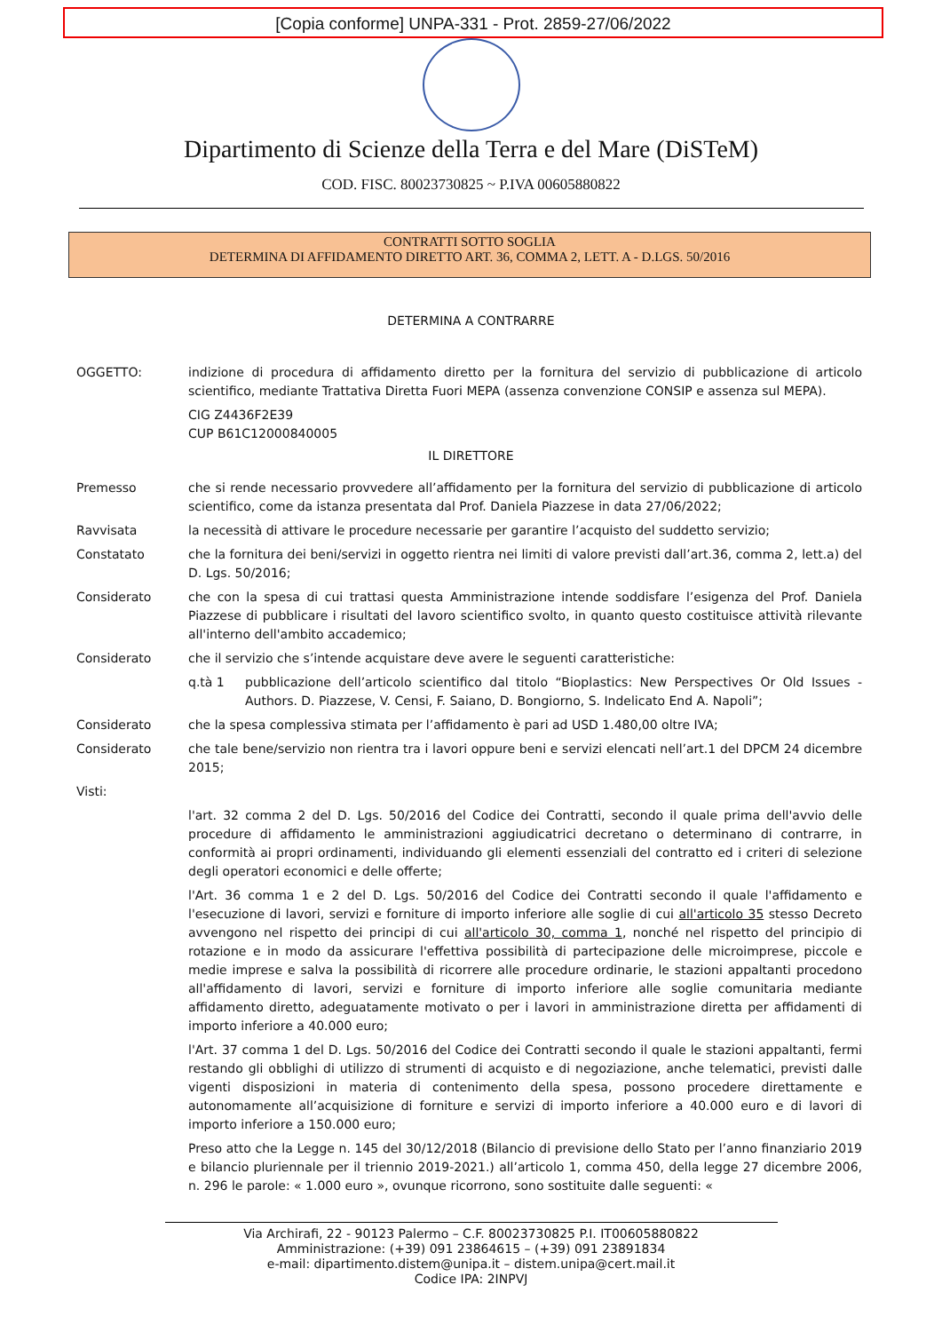[Copia conforme] UNPA-331 - Prot. 2859-27/06/2022
Dipartimento di Scienze della Terra e del Mare (DiSTeM)
COD. FISC. 80023730825 ~ P.IVA 00605880822
CONTRATTI SOTTO SOGLIA
DETERMINA DI AFFIDAMENTO DIRETTO ART. 36, COMMA 2, LETT. A - D.LGS. 50/2016
DETERMINA A CONTRARRE
OGGETTO: indizione di procedura di affidamento diretto per la fornitura del servizio di pubblicazione di articolo scientifico, mediante Trattativa Diretta Fuori MEPA (assenza convenzione CONSIP e assenza sul MEPA).
CIG Z4436F2E39
CUP B61C12000840005
IL DIRETTORE
Premesso che si rende necessario provvedere all’affidamento per la fornitura del servizio di pubblicazione di articolo scientifico, come da istanza presentata dal Prof. Daniela Piazzese in data 27/06/2022;
Ravvisata la necessità di attivare le procedure necessarie per garantire l’acquisto del suddetto servizio;
Constatato che la fornitura dei beni/servizi in oggetto rientra nei limiti di valore previsti dall’art.36, comma 2, lett.a) del D. Lgs. 50/2016;
Considerato che con la spesa di cui trattasi questa Amministrazione intende soddisfare l’esigenza del Prof. Daniela Piazzese di pubblicare i risultati del lavoro scientifico svolto, in quanto questo costituisce attività rilevante all'interno dell'ambito accademico;
Considerato che il servizio che s’intende acquistare deve avere le seguenti caratteristiche:
q.tà 1 pubblicazione dell’articolo scientifico dal titolo “Bioplastics: New Perspectives Or Old Issues - Authors. D. Piazzese, V. Censi, F. Saiano, D. Bongiorno, S. Indelicato End A. Napoli”;
Considerato che la spesa complessiva stimata per l’affidamento è pari ad USD 1.480,00 oltre IVA;
Considerato che tale bene/servizio non rientra tra i lavori oppure beni e servizi elencati nell’art.1 del DPCM 24 dicembre 2015;
Visti:
l'art. 32 comma 2 del D. Lgs. 50/2016 del Codice dei Contratti, secondo il quale prima dell'avvio delle procedure di affidamento le amministrazioni aggiudicatrici decretano o determinano di contrarre, in conformità ai propri ordinamenti, individuando gli elementi essenziali del contratto ed i criteri di selezione degli operatori economici e delle offerte;
l'Art. 36 comma 1 e 2 del D. Lgs. 50/2016 del Codice dei Contratti secondo il quale l'affidamento e l'esecuzione di lavori, servizi e forniture di importo inferiore alle soglie di cui all'articolo 35 stesso Decreto avvengono nel rispetto dei principi di cui all'articolo 30, comma 1, nonché nel rispetto del principio di rotazione e in modo da assicurare l'effettiva possibilità di partecipazione delle microimprese, piccole e medie imprese e salva la possibilità di ricorrere alle procedure ordinarie, le stazioni appaltanti procedono all'affidamento di lavori, servizi e forniture di importo inferiore alle soglie comunitaria mediante affidamento diretto, adeguatamente motivato o per i lavori in amministrazione diretta per affidamenti di importo inferiore a 40.000 euro;
l'Art. 37 comma 1 del D. Lgs. 50/2016 del Codice dei Contratti secondo il quale le stazioni appaltanti, fermi restando gli obblighi di utilizzo di strumenti di acquisto e di negoziazione, anche telematici, previsti dalle vigenti disposizioni in materia di contenimento della spesa, possono procedere direttamente e autonomamente all’acquisizione di forniture e servizi di importo inferiore a 40.000 euro e di lavori di importo inferiore a 150.000 euro;
Preso atto che la Legge n. 145 del 30/12/2018 (Bilancio di previsione dello Stato per l’anno finanziario 2019 e bilancio pluriennale per il triennio 2019-2021.) all’articolo 1, comma 450, della legge 27 dicembre 2006, n. 296 le parole: « 1.000 euro », ovunque ricorrono, sono sostituite dalle seguenti: «
Via Archirafi, 22 - 90123 Palermo – C.F. 80023730825 P.I. IT00605880822
Amministrazione: (+39) 091 23864615 – (+39) 091 23891834
e-mail: dipartimento.distem@unipa.it – distem.unipa@cert.mail.it
Codice IPA: 2INPVJ